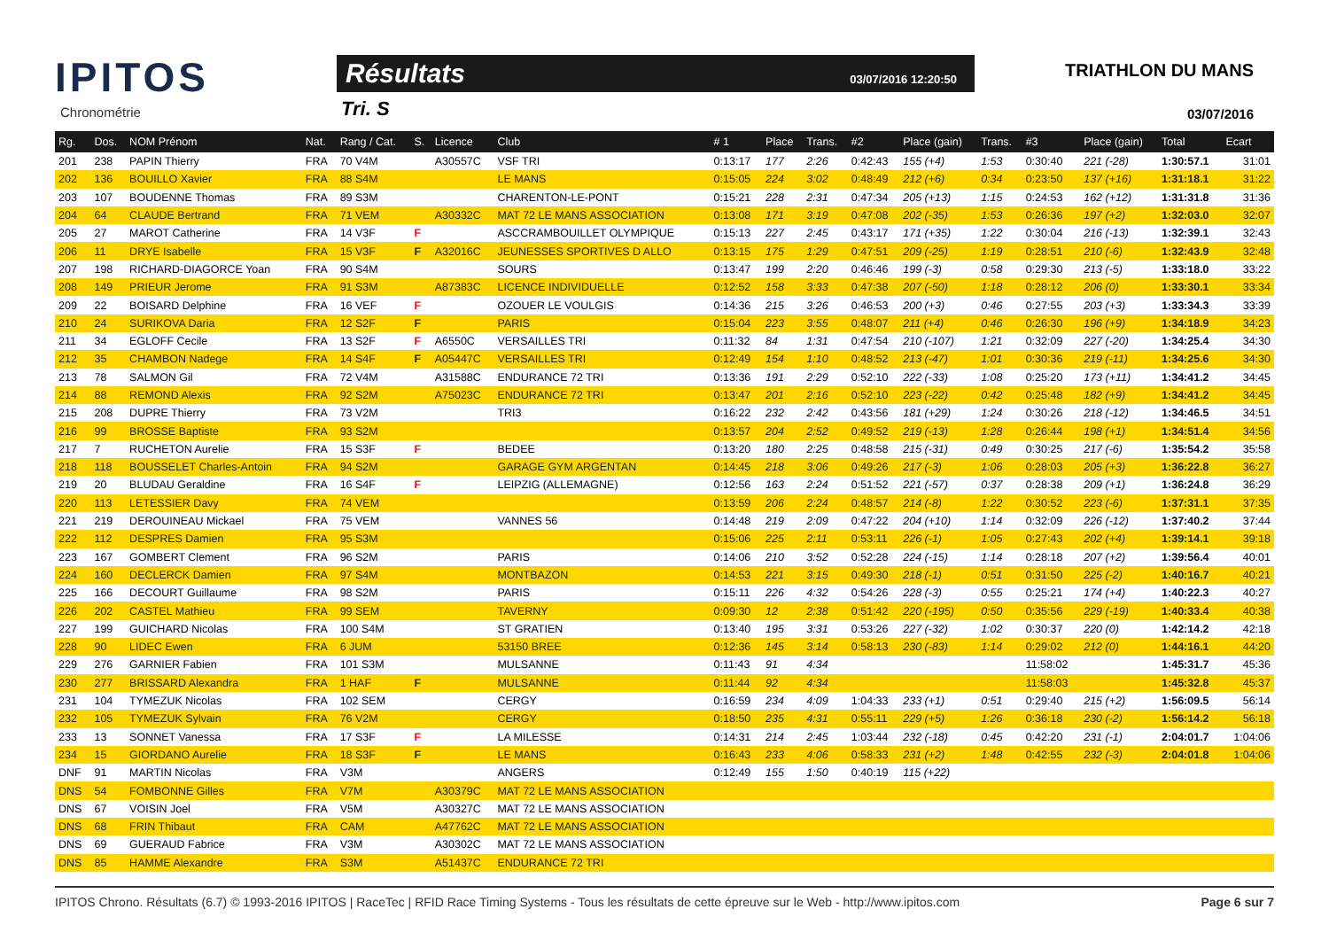IPITOS
Chronométrie
Résultats 03/07/2016 12:20:50
Tri. S
TRIATHLON DU MANS
03/07/2016
| Rg. | Dos. | NOM Prénom | Nat. | Rang / Cat. | S. | Licence | Club | # 1 | Place | Trans. | #2 | Place (gain) | Trans. | #3 | Place (gain) | Total | Ecart |
| --- | --- | --- | --- | --- | --- | --- | --- | --- | --- | --- | --- | --- | --- | --- | --- | --- | --- |
| 201 | 238 | PAPIN Thierry | FRA | 70 V4M | | A30557C | VSF TRI | 0:13:17 | 177 | 2:26 | 0:42:43 | 155 (+4) | 1:53 | 0:30:40 | 221 (-28) | 1:30:57.1 | 31:01 |
| 202 | 136 | BOUILLO Xavier | FRA | 88 S4M | | | LE MANS | 0:15:05 | 224 | 3:02 | 0:48:49 | 212 (+6) | 0:34 | 0:23:50 | 137 (+16) | 1:31:18.1 | 31:22 |
| 203 | 107 | BOUDENNE Thomas | FRA | 89 S3M | | | CHARENTON-LE-PONT | 0:15:21 | 228 | 2:31 | 0:47:34 | 205 (+13) | 1:15 | 0:24:53 | 162 (+12) | 1:31:31.8 | 31:36 |
| 204 | 64 | CLAUDE Bertrand | FRA | 71 VEM | | A30332C | MAT 72 LE MANS ASSOCIATION | 0:13:08 | 171 | 3:19 | 0:47:08 | 202 (-35) | 1:53 | 0:26:36 | 197 (+2) | 1:32:03.0 | 32:07 |
| 205 | 27 | MAROT Catherine | FRA | 14 V3F | F | | ASCCRAMBOUILLET OLYMPIQUE | 0:15:13 | 227 | 2:45 | 0:43:17 | 171 (+35) | 1:22 | 0:30:04 | 216 (-13) | 1:32:39.1 | 32:43 |
| 206 | 11 | DRYE Isabelle | FRA | 15 V3F | F | A32016C | JEUNESSES SPORTIVES D ALLO | 0:13:15 | 175 | 1:29 | 0:47:51 | 209 (-25) | 1:19 | 0:28:51 | 210 (-6) | 1:32:43.9 | 32:48 |
| 207 | 198 | RICHARD-DIAGORCE Yoan | FRA | 90 S4M | | | SOURS | 0:13:47 | 199 | 2:20 | 0:46:46 | 199 (-3) | 0:58 | 0:29:30 | 213 (-5) | 1:33:18.0 | 33:22 |
| 208 | 149 | PRIEUR Jerome | FRA | 91 S3M | | A87383C | LICENCE INDIVIDUELLE | 0:12:52 | 158 | 3:33 | 0:47:38 | 207 (-50) | 1:18 | 0:28:12 | 206 (0) | 1:33:30.1 | 33:34 |
| 209 | 22 | BOISARD Delphine | FRA | 16 VEF | F | | OZOUER LE VOULGIS | 0:14:36 | 215 | 3:26 | 0:46:53 | 200 (+3) | 0:46 | 0:27:55 | 203 (+3) | 1:33:34.3 | 33:39 |
| 210 | 24 | SURIKOVA Daria | FRA | 12 S2F | F | | PARIS | 0:15:04 | 223 | 3:55 | 0:48:07 | 211 (+4) | 0:46 | 0:26:30 | 196 (+9) | 1:34:18.9 | 34:23 |
| 211 | 34 | EGLOFF Cecile | FRA | 13 S2F | F | A6550C | VERSAILLES TRI | 0:11:32 | 84 | 1:31 | 0:47:54 | 210 (-107) | 1:21 | 0:32:09 | 227 (-20) | 1:34:25.4 | 34:30 |
| 212 | 35 | CHAMBON Nadege | FRA | 14 S4F | F | A05447C | VERSAILLES TRI | 0:12:49 | 154 | 1:10 | 0:48:52 | 213 (-47) | 1:01 | 0:30:36 | 219 (-11) | 1:34:25.6 | 34:30 |
| 213 | 78 | SALMON Gil | FRA | 72 V4M | | A31588C | ENDURANCE 72 TRI | 0:13:36 | 191 | 2:29 | 0:52:10 | 222 (-33) | 1:08 | 0:25:20 | 173 (+11) | 1:34:41.2 | 34:45 |
| 214 | 88 | REMOND Alexis | FRA | 92 S2M | | A75023C | ENDURANCE 72 TRI | 0:13:47 | 201 | 2:16 | 0:52:10 | 223 (-22) | 0:42 | 0:25:48 | 182 (+9) | 1:34:41.2 | 34:45 |
| 215 | 208 | DUPRE Thierry | FRA | 73 V2M | | | TRI3 | 0:16:22 | 232 | 2:42 | 0:43:56 | 181 (+29) | 1:24 | 0:30:26 | 218 (-12) | 1:34:46.5 | 34:51 |
| 216 | 99 | BROSSE Baptiste | FRA | 93 S2M | | | | 0:13:57 | 204 | 2:52 | 0:49:52 | 219 (-13) | 1:28 | 0:26:44 | 198 (+1) | 1:34:51.4 | 34:56 |
| 217 | 7 | RUCHETON Aurelie | FRA | 15 S3F | F | | BEDEE | 0:13:20 | 180 | 2:25 | 0:48:58 | 215 (-31) | 0:49 | 0:30:25 | 217 (-6) | 1:35:54.2 | 35:58 |
| 218 | 118 | BOUSSELET Charles-Antoin | FRA | 94 S2M | | | GARAGE GYM ARGENTAN | 0:14:45 | 218 | 3:06 | 0:49:26 | 217 (-3) | 1:06 | 0:28:03 | 205 (+3) | 1:36:22.8 | 36:27 |
| 219 | 20 | BLUDAU Geraldine | FRA | 16 S4F | F | | LEIPZIG (ALLEMAGNE) | 0:12:56 | 163 | 2:24 | 0:51:52 | 221 (-57) | 0:37 | 0:28:38 | 209 (+1) | 1:36:24.8 | 36:29 |
| 220 | 113 | LETESSIER Davy | FRA | 74 VEM | | | | 0:13:59 | 206 | 2:24 | 0:48:57 | 214 (-8) | 1:22 | 0:30:52 | 223 (-6) | 1:37:31.1 | 37:35 |
| 221 | 219 | DEROUINEAU Mickael | FRA | 75 VEM | | | VANNES 56 | 0:14:48 | 219 | 2:09 | 0:47:22 | 204 (+10) | 1:14 | 0:32:09 | 226 (-12) | 1:37:40.2 | 37:44 |
| 222 | 112 | DESPRES Damien | FRA | 95 S3M | | | | 0:15:06 | 225 | 2:11 | 0:53:11 | 226 (-1) | 1:05 | 0:27:43 | 202 (+4) | 1:39:14.1 | 39:18 |
| 223 | 167 | GOMBERT Clement | FRA | 96 S2M | | | PARIS | 0:14:06 | 210 | 3:52 | 0:52:28 | 224 (-15) | 1:14 | 0:28:18 | 207 (+2) | 1:39:56.4 | 40:01 |
| 224 | 160 | DECLERCK Damien | FRA | 97 S4M | | | MONTBAZON | 0:14:53 | 221 | 3:15 | 0:49:30 | 218 (-1) | 0:51 | 0:31:50 | 225 (-2) | 1:40:16.7 | 40:21 |
| 225 | 166 | DECOURT Guillaume | FRA | 98 S2M | | | PARIS | 0:15:11 | 226 | 4:32 | 0:54:26 | 228 (-3) | 0:55 | 0:25:21 | 174 (+4) | 1:40:22.3 | 40:27 |
| 226 | 202 | CASTEL Mathieu | FRA | 99 SEM | | | TAVERNY | 0:09:30 | 12 | 2:38 | 0:51:42 | 220 (-195) | 0:50 | 0:35:56 | 229 (-19) | 1:40:33.4 | 40:38 |
| 227 | 199 | GUICHARD Nicolas | FRA | 100 S4M | | | ST GRATIEN | 0:13:40 | 195 | 3:31 | 0:53:26 | 227 (-32) | 1:02 | 0:30:37 | 220 (0) | 1:42:14.2 | 42:18 |
| 228 | 90 | LIDEC Ewen | FRA | 6 JUM | | | 53150 BREE | 0:12:36 | 145 | 3:14 | 0:58:13 | 230 (-83) | 1:14 | 0:29:02 | 212 (0) | 1:44:16.1 | 44:20 |
| 229 | 276 | GARNIER Fabien | FRA | 101 S3M | | | MULSANNE | 0:11:43 | 91 | 4:34 | | | | 11:58:02 | | 1:45:31.7 | 45:36 |
| 230 | 277 | BRISSARD Alexandra | FRA | 1 HAF | F | | MULSANNE | 0:11:44 | 92 | 4:34 | | | | 11:58:03 | | 1:45:32.8 | 45:37 |
| 231 | 104 | TYMEZUK Nicolas | FRA | 102 SEM | | | CERGY | 0:16:59 | 234 | 4:09 | 1:04:33 | 233 (+1) | 0:51 | 0:29:40 | 215 (+2) | 1:56:09.5 | 56:14 |
| 232 | 105 | TYMEZUK Sylvain | FRA | 76 V2M | | | CERGY | 0:18:50 | 235 | 4:31 | 0:55:11 | 229 (+5) | 1:26 | 0:36:18 | 230 (-2) | 1:56:14.2 | 56:18 |
| 233 | 13 | SONNET Vanessa | FRA | 17 S3F | F | | LA MILESSE | 0:14:31 | 214 | 2:45 | 1:03:44 | 232 (-18) | 0:45 | 0:42:20 | 231 (-1) | 2:04:01.7 | 1:04:06 |
| 234 | 15 | GIORDANO Aurelie | FRA | 18 S3F | F | | LE MANS | 0:16:43 | 233 | 4:06 | 0:58:33 | 231 (+2) | 1:48 | 0:42:55 | 232 (-3) | 2:04:01.8 | 1:04:06 |
| DNF | 91 | MARTIN Nicolas | FRA | V3M | | | ANGERS | 0:12:49 | 155 | 1:50 | 0:40:19 | 115 (+22) | | | | | |
| DNS | 54 | FOMBONNE Gilles | FRA | V7M | | A30379C | MAT 72 LE MANS ASSOCIATION | | | | | | | | | | |
| DNS | 67 | VOISIN Joel | FRA | V5M | | A30327C | MAT 72 LE MANS ASSOCIATION | | | | | | | | | | |
| DNS | 68 | FRIN Thibaut | FRA | CAM | | A47762C | MAT 72 LE MANS ASSOCIATION | | | | | | | | | | |
| DNS | 69 | GUERAUD Fabrice | FRA | V3M | | A30302C | MAT 72 LE MANS ASSOCIATION | | | | | | | | | | |
| DNS | 85 | HAMME Alexandre | FRA | S3M | | A51437C | ENDURANCE 72 TRI | | | | | | | | | | |
IPITOS Chrono. Résultats (6.7) © 1993-2016 IPITOS | RaceTec | RFID Race Timing Systems - Tous les résultats de cette épreuve sur le Web - http://www.ipitos.com Page 6 sur 7